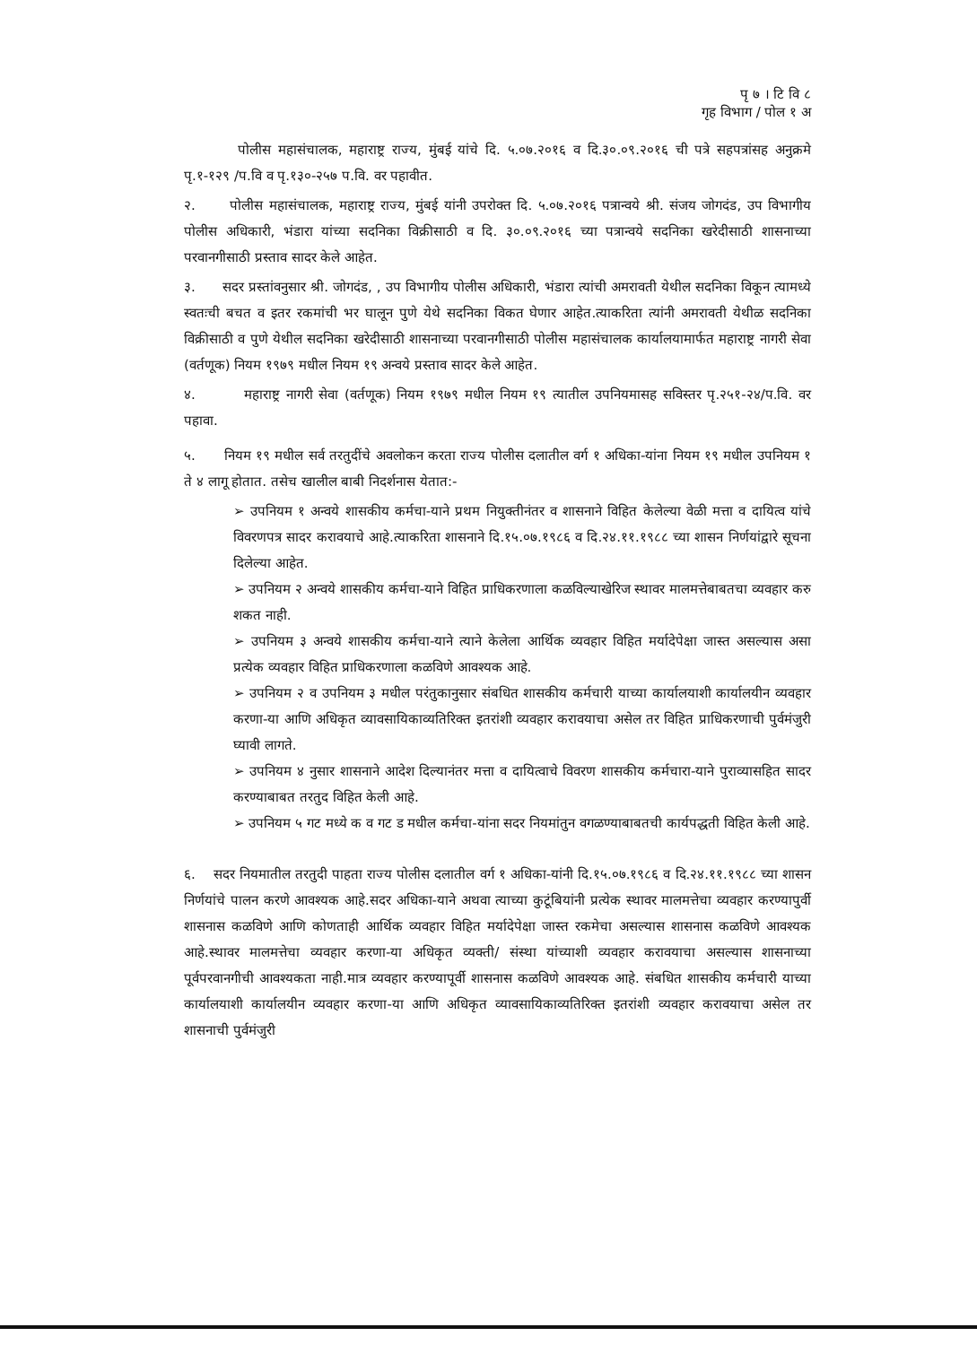पृ ७ । टि वि ८
गृह विभाग / पोल १ अ
पोलीस महासंचालक, महाराष्ट्र राज्य, मुंबई यांचे दि. ५.०७.२०१६ व दि.३०.०९.२०१६ ची पत्रे सहपत्रांसह अनुक्रमे पृ.१-१२९ /प.वि व पृ.१३०-२५७ प.वि. वर पहावीत.
२. पोलीस महासंचालक, महाराष्ट्र राज्य, मुंबई यांनी उपरोक्त दि. ५.०७.२०१६ पत्रान्वये श्री. संजय जोगदंड, उप विभागीय पोलीस अधिकारी, भंडारा यांच्या सदनिका विक्रीसाठी व दि. ३०.०९.२०१६ च्या पत्रान्वये सदनिका खरेदीसाठी शासनाच्या परवानगीसाठी प्रस्ताव सादर केले आहेत.
३. सदर प्रस्तांवनुसार श्री. जोगदंड, , उप विभागीय पोलीस अधिकारी, भंडारा त्यांची अमरावती येथील सदनिका विकून त्यामध्ये स्वतःची बचत व इतर रकमांची भर घालून पुणे येथे सदनिका विकत घेणार आहेत.त्याकरिता त्यांनी अमरावती येथीळ सदनिका विक्रीसाठी व पुणे येथील सदनिका खरेदीसाठी शासनाच्या परवानगीसाठी पोलीस महासंचालक कार्यालयामार्फत महाराष्ट्र नागरी सेवा (वर्तणूक) नियम १९७९ मधील नियम १९ अन्वये प्रस्ताव सादर केले आहेत.
४. महाराष्ट्र नागरी सेवा (वर्तणूक) नियम १९७९ मधील नियम १९ त्यातील उपनियमासह सविस्तर पृ.२५१-२४/प.वि. वर पहावा.
५. नियम १९ मधील सर्व तरतुदींचे अवलोकन करता राज्य पोलीस दलातील वर्ग १ अधिका-यांना नियम १९ मधील उपनियम १ ते ४ लागू होतात. तसेच खालील बाबी निदर्शनास येतात:-
➢ उपनियम १ अन्वये शासकीय कर्मचा-याने प्रथम नियुक्तीनंतर व शासनाने विहित केलेल्या वेळी मत्ता व दायित्व यांचे विवरणपत्र सादर करावयाचे आहे.त्याकरिता शासनाने दि.१५.०७.१९८६ व दि.२४.११.१९८८ च्या शासन निर्णयांद्वारे सूचना दिलेल्या आहेत.
➢ उपनियम २ अन्वये शासकीय कर्मचा-याने विहित प्राधिकरणाला कळविल्याखेरिज स्थावर मालमत्तेबाबतचा व्यवहार करु शकत नाही.
➢ उपनियम ३ अन्वये शासकीय कर्मचा-याने त्याने केलेला आर्थिक व्यवहार विहित मर्यादेपेक्षा जास्त असल्यास असा प्रत्येक व्यवहार विहित प्राधिकरणाला कळविणे आवश्यक आहे.
➢ उपनियम २ व उपनियम ३ मधील परंतुकानुसार संबधित शासकीय कर्मचारी याच्या कार्यालयाशी कार्यालयीन व्यवहार करणा-या आणि अधिकृत व्यावसायिकाव्यतिरिक्त इतरांशी व्यवहार करावयाचा असेल तर विहित प्राधिकरणाची पुर्वमंजुरी घ्यावी लागते.
➢ उपनियम ४ नुसार शासनाने आदेश दिल्यानंतर मत्ता व दायित्वाचे विवरण शासकीय कर्मचारा-याने पुराव्यासहित सादर करण्याबाबत तरतुद विहित केली आहे.
➢ उपनियम ५ गट मध्ये क व गट ड मधील कर्मचा-यांना सदर नियमांतुन वगळण्याबाबतची कार्यपद्धती विहित केली आहे.
६. सदर नियमातील तरतुदी पाहता राज्य पोलीस दलातील वर्ग १ अधिका-यांनी दि.१५.०७.१९८६ व दि.२४.११.१९८८ च्या शासन निर्णयांचे पालन करणे आवश्यक आहे.सदर अधिका-याने अथवा त्याच्या कुटूंबियांनी प्रत्येक स्थावर मालमत्तेचा व्यवहार करण्यापुर्वी शासनास कळविणे आणि कोणताही आर्थिक व्यवहार विहित मर्यादेपेक्षा जास्त रकमेचा असल्यास शासनास कळविणे आवश्यक आहे.स्थावर मालमत्तेचा व्यवहार करणा-या अधिकृत व्यक्ती/ संस्था यांच्याशी व्यवहार करावयाचा असल्यास शासनाच्या पूर्वपरवानगीची आवश्यकता नाही.मात्र व्यवहार करण्यापूर्वी शासनास कळविणे आवश्यक आहे. संबधित शासकीय कर्मचारी याच्या कार्यालयाशी कार्यालयीन व्यवहार करणा-या आणि अधिकृत व्यावसायिकाव्यतिरिक्त इतरांशी व्यवहार करावयाचा असेल तर शासनाची पुर्वमंजुरी